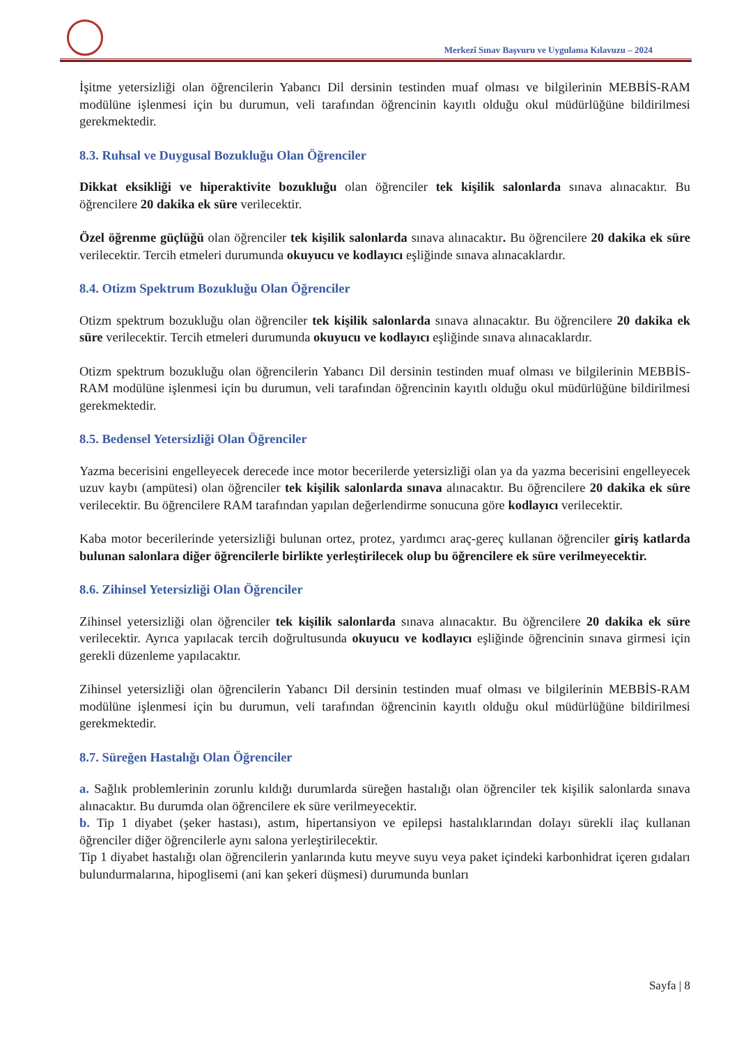Merkezî Sınav Başvuru ve Uygulama Kılavuzu – 2024
İşitme yetersizliği olan öğrencilerin Yabancı Dil dersinin testinden muaf olması ve bilgilerinin MEBBİS-RAM modülüne işlenmesi için bu durumun, veli tarafından öğrencinin kayıtlı olduğu okul müdürlüğüne bildirilmesi gerekmektedir.
8.3. Ruhsal ve Duygusal Bozukluğu Olan Öğrenciler
Dikkat eksikliği ve hiperaktivite bozukluğu olan öğrenciler tek kişilik salonlarda sınava alınacaktır. Bu öğrencilere 20 dakika ek süre verilecektir.
Özel öğrenme güçlüğü olan öğrenciler tek kişilik salonlarda sınava alınacaktır. Bu öğrencilere 20 dakika ek süre verilecektir. Tercih etmeleri durumunda okuyucu ve kodlayıcı eşliğinde sınava alınacaklardır.
8.4. Otizm Spektrum Bozukluğu Olan Öğrenciler
Otizm spektrum bozukluğu olan öğrenciler tek kişilik salonlarda sınava alınacaktır. Bu öğrencilere 20 dakika ek süre verilecektir. Tercih etmeleri durumunda okuyucu ve kodlayıcı eşliğinde sınava alınacaklardır.
Otizm spektrum bozukluğu olan öğrencilerin Yabancı Dil dersinin testinden muaf olması ve bilgilerinin MEBBİS-RAM modülüne işlenmesi için bu durumun, veli tarafından öğrencinin kayıtlı olduğu okul müdürlüğüne bildirilmesi gerekmektedir.
8.5. Bedensel Yetersizliği Olan Öğrenciler
Yazma becerisini engelleyecek derecede ince motor becerilerde yetersizliği olan ya da yazma becerisini engelleyecek uzuv kaybı (ampütesi) olan öğrenciler tek kişilik salonlarda sınava alınacaktır. Bu öğrencilere 20 dakika ek süre verilecektir. Bu öğrencilere RAM tarafından yapılan değerlendirme sonucuna göre kodlayıcı verilecektir.
Kaba motor becerilerinde yetersizliği bulunan ortez, protez, yardımcı araç-gereç kullanan öğrenciler giriş katlarda bulunan salonlara diğer öğrencilerle birlikte yerleştirilecek olup bu öğrencilere ek süre verilmeyecektir.
8.6. Zihinsel Yetersizliği Olan Öğrenciler
Zihinsel yetersizliği olan öğrenciler tek kişilik salonlarda sınava alınacaktır. Bu öğrencilere 20 dakika ek süre verilecektir. Ayrıca yapılacak tercih doğrultusunda okuyucu ve kodlayıcı eşliğinde öğrencinin sınava girmesi için gerekli düzenleme yapılacaktır.
Zihinsel yetersizliği olan öğrencilerin Yabancı Dil dersinin testinden muaf olması ve bilgilerinin MEBBİS-RAM modülüne işlenmesi için bu durumun, veli tarafından öğrencinin kayıtlı olduğu okul müdürlüğüne bildirilmesi gerekmektedir.
8.7. Süreğen Hastalığı Olan Öğrenciler
a. Sağlık problemlerinin zorunlu kıldığı durumlarda süreğen hastalığı olan öğrenciler tek kişilik salonlarda sınava alınacaktır. Bu durumda olan öğrencilere ek süre verilmeyecektir.
b. Tip 1 diyabet (şeker hastası), astım, hipertansiyon ve epilepsi hastalıklarından dolayı sürekli ilaç kullanan öğrenciler diğer öğrencilerle aynı salona yerleştirilecektir.
Tip 1 diyabet hastalığı olan öğrencilerin yanlarında kutu meyve suyu veya paket içindeki karbonhidrat içeren gıdaları bulundurmalarına, hipoglisemi (ani kan şekeri düşmesi) durumunda bunları
Sayfa | 8